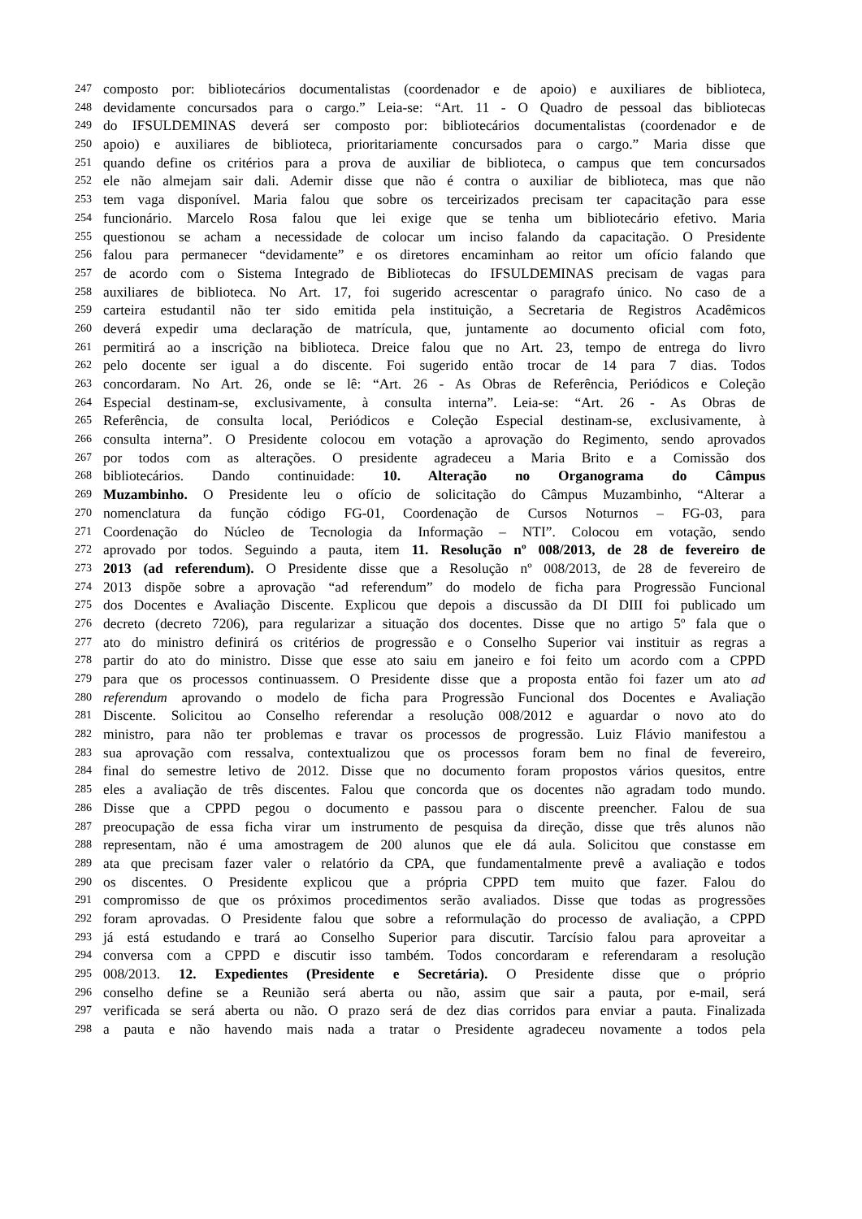247 composto por: bibliotecários documentalistas (coordenador e de apoio) e auxiliares de biblioteca,
248 devidamente concursados para o cargo.” Leia-se: “Art. 11 - O Quadro de pessoal das bibliotecas
249 do IFSULDEMINAS deverá ser composto por: bibliotecários documentalistas (coordenador e de
250 apoio) e auxiliares de biblioteca, prioritariamente concursados para o cargo.” Maria disse que
251 quando define os critérios para a prova de auxiliar de biblioteca, o campus que tem concursados
252 ele não almejam sair dali. Ademir disse que não é contra o auxiliar de biblioteca, mas que não
253 tem vaga disponível. Maria falou que sobre os terceirizados precisam ter capacitação para esse
254 funcionário. Marcelo Rosa falou que lei exige que se tenha um bibliotecário efetivo. Maria
255 questionou se acham a necessidade de colocar um inciso falando da capacitação. O Presidente
256 falou para permanecer “devidamente” e os diretores encaminham ao reitor um ofício falando que
257 de acordo com o Sistema Integrado de Bibliotecas do IFSULDEMINAS precisam de vagas para
258 auxiliares de biblioteca. No Art. 17, foi sugerido acrescentar o paragrafo único. No caso de a
259 carteira estudantil não ter sido emitida pela instituição, a Secretaria de Registros Acadêmicos
260 deverá expedir uma declaração de matrícula, que, juntamente ao documento oficial com foto,
261 permitirá ao a inscrição na biblioteca. Dreice falou que no Art. 23, tempo de entrega do livro
262 pelo docente ser igual a do discente. Foi sugerido então trocar de 14 para 7 dias. Todos
263 concordaram. No Art. 26, onde se lê: “Art. 26 - As Obras de Referência, Periódicos e Coleção
264 Especial destinam-se, exclusivamente, à consulta interna”. Leia-se: “Art. 26 - As Obras de
265 Referência, de consulta local, Periódicos e Coleção Especial destinam-se, exclusivamente, à
266 consulta interna”. O Presidente colocou em votação a aprovação do Regimento, sendo aprovados
267 por todos com as alterações. O presidente agradeceu a Maria Brito e a Comissão dos
268 bibliotecários. Dando continuidade: 10. Alteração no Organograma do Câmpus
269 Muzambinho. O Presidente leu o ofício de solicitação do Câmpus Muzambinho, “Alterar a
270 nomenclatura da função código FG-01, Coordenação de Cursos Noturnos – FG-03, para
271 Coordenação do Núcleo de Tecnologia da Informação – NTI”. Colocou em votação, sendo
272 aprovado por todos. Seguindo a pauta, item 11. Resolução nº 008/2013, de 28 de fevereiro de
273 2013 (ad referendum). O Presidente disse que a Resolução nº 008/2013, de 28 de fevereiro de
274 2013 dispõe sobre a aprovação “ad referendum” do modelo de ficha para Progressão Funcional
275 dos Docentes e Avaliação Discente. Explicou que depois a discussão da DI DIII foi publicado um
276 decreto (decreto 7206), para regularizar a situação dos docentes. Disse que no artigo 5º fala que o
277 ato do ministro definirá os critérios de progressão e o Conselho Superior vai instituir as regras a
278 partir do ato do ministro. Disse que esse ato saiu em janeiro e foi feito um acordo com a CPPD
279 para que os processos continuassem. O Presidente disse que a proposta então foi fazer um ato ad
280 referendum aprovando o modelo de ficha para Progressão Funcional dos Docentes e Avaliação
281 Discente. Solicitou ao Conselho referendar a resolução 008/2012 e aguardar o novo ato do
282 ministro, para não ter problemas e travar os processos de progressão. Luiz Flávio manifestou a
283 sua aprovação com ressalva, contextualizou que os processos foram bem no final de fevereiro,
284 final do semestre letivo de 2012. Disse que no documento foram propostos vários quesitos, entre
285 eles a avaliação de três discentes. Falou que concorda que os docentes não agradam todo mundo.
286 Disse que a CPPD pegou o documento e passou para o discente preencher. Falou de sua
287 preocupação de essa ficha virar um instrumento de pesquisa da direção, disse que três alunos não
288 representam, não é uma amostragem de 200 alunos que ele dá aula. Solicitou que constasse em
289 ata que precisam fazer valer o relatório da CPA, que fundamentalmente prevê a avaliação e todos
290 os discentes. O Presidente explicou que a própria CPPD tem muito que fazer. Falou do
291 compromisso de que os próximos procedimentos serão avaliados. Disse que todas as progressões
292 foram aprovadas. O Presidente falou que sobre a reformulação do processo de avaliação, a CPPD
293 já está estudando e trará ao Conselho Superior para discutir. Tarcísio falou para aproveitar a
294 conversa com a CPPD e discutir isso também. Todos concordaram e referendaram a resolução
295 008/2013. 12. Expedientes (Presidente e Secretária). O Presidente disse que o próprio
296 conselho define se a Reunião será aberta ou não, assim que sair a pauta, por e-mail, será
297 verificada se será aberta ou não. O prazo será de dez dias corridos para enviar a pauta. Finalizada
298 a pauta e não havendo mais nada a tratar o Presidente agradeceu novamente a todos pela